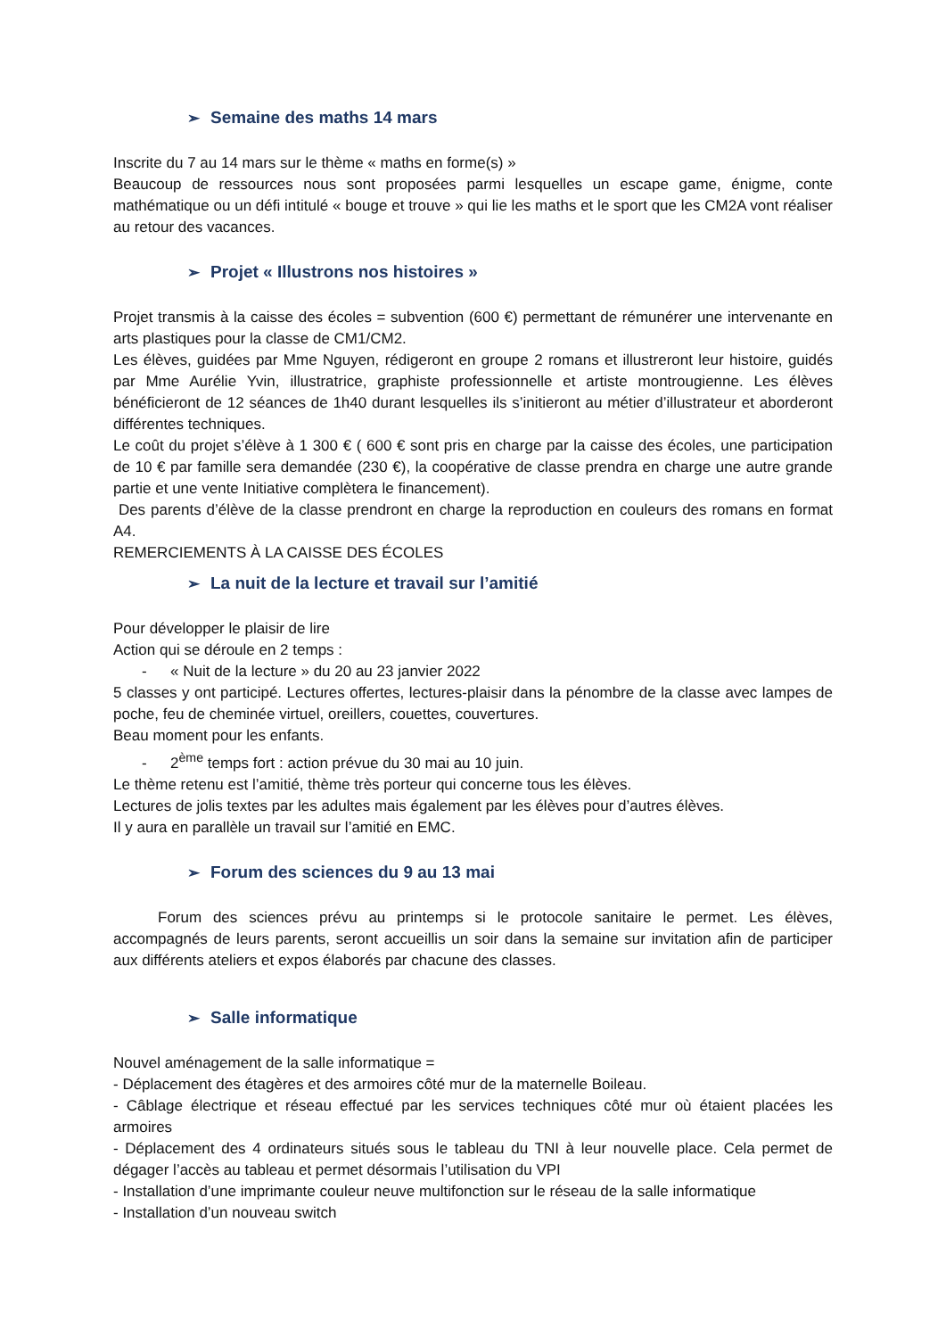➢ Semaine des maths 14 mars
Inscrite du 7 au 14 mars sur le thème « maths en forme(s) »
Beaucoup de ressources nous sont proposées parmi lesquelles un escape game, énigme, conte mathématique ou un défi intitulé « bouge et trouve » qui lie les maths et le sport que les CM2A vont réaliser au retour des vacances.
➢ Projet « Illustrons nos histoires »
Projet transmis à la caisse des écoles = subvention (600 €) permettant de rémunérer une intervenante en arts plastiques pour la classe de CM1/CM2.
Les élèves, guidées par Mme Nguyen, rédigeront en groupe 2 romans et illustreront leur histoire, guidés par Mme Aurélie Yvin, illustratrice, graphiste professionnelle et artiste montrougienne. Les élèves bénéficieront de 12 séances de 1h40 durant lesquelles ils s’initieront au métier d’illustrateur et aborderont différentes techniques.
Le coût du projet s’élève à 1 300 € ( 600 € sont pris en charge par la caisse des écoles, une participation de 10 € par famille sera demandée (230 €), la coopérative de classe prendra en charge une autre grande partie et une vente Initiative complètera le financement).
Des parents d’élève de la classe prendront en charge la reproduction en couleurs des romans en format A4.
REMERCIEMENTS À LA CAISSE DES ÉCOLES
➢ La nuit de la lecture et travail sur l’amitié
Pour développer le plaisir de lire
Action qui se déroule en 2 temps :
- « Nuit de la lecture » du 20 au 23 janvier 2022
5 classes y ont participé. Lectures offertes, lectures-plaisir dans la pénombre de la classe avec lampes de poche, feu de cheminée virtuel, oreillers, couettes, couvertures.
Beau moment pour les enfants.
- 2<sup>ème</sup> temps fort : action prévue du 30 mai au 10 juin.
Le thème retenu est l’amitié, thème très porteur qui concerne tous les élèves.
Lectures de jolis textes par les adultes mais également par les élèves pour d’autres élèves.
Il y aura en parallèle un travail sur l’amitié en EMC.
➢ Forum des sciences du 9 au 13 mai
Forum des sciences prévu au printemps si le protocole sanitaire le permet. Les élèves, accompagnés de leurs parents, seront accueillis un soir dans la semaine sur invitation afin de participer aux différents ateliers et expos élaborés par chacune des classes.
➢ Salle informatique
Nouvel aménagement de la salle informatique =
- Déplacement des étagères et des armoires côté mur de la maternelle Boileau.
- Câblage électrique et réseau effectué par les services techniques côté mur où étaient placées les armoires
- Déplacement des 4 ordinateurs situés sous le tableau du TNI à leur nouvelle place. Cela permet de dégager l’accès au tableau et permet désormais l’utilisation du VPI
- Installation d’une imprimante couleur neuve multifonction sur le réseau de la salle informatique
- Installation d’un nouveau switch